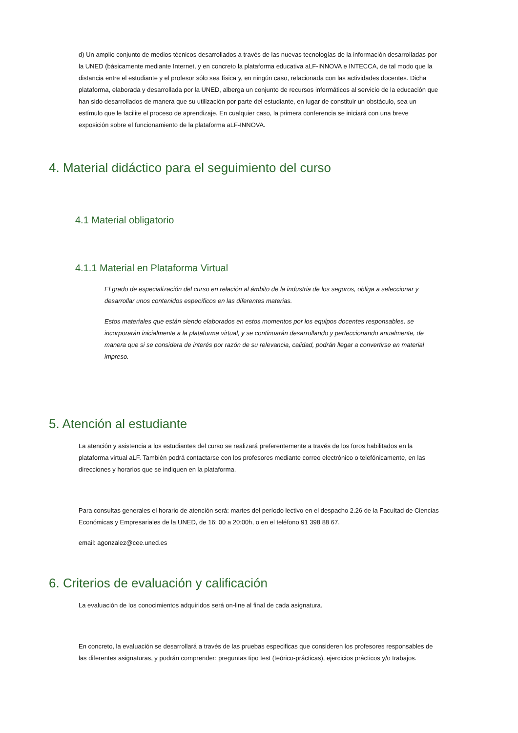d) Un amplio conjunto de medios técnicos desarrollados a través de las nuevas tecnologías de la información desarrolladas por la UNED (básicamente mediante Internet, y en concreto la plataforma educativa aLF-INNOVA e INTECCA, de tal modo que la distancia entre el estudiante y el profesor sólo sea física y, en ningún caso, relacionada con las actividades docentes. Dicha plataforma, elaborada y desarrollada por la UNED, alberga un conjunto de recursos informáticos al servicio de la educación que han sido desarrollados de manera que su utilización por parte del estudiante, en lugar de constituir un obstáculo, sea un estímulo que le facilite el proceso de aprendizaje. En cualquier caso, la primera conferencia se iniciará con una breve exposición sobre el funcionamiento de la plataforma aLF-INNOVA.
4. Material didáctico para el seguimiento del curso
4.1 Material obligatorio
4.1.1 Material en Plataforma Virtual
El grado de especialización del curso en relación al ámbito de la industria de los seguros, obliga a seleccionar y desarrollar unos contenidos específicos en las diferentes materias.
Estos materiales que están siendo elaborados en estos momentos por los equipos docentes responsables, se incorporarán inicialmente a la plataforma virtual, y se continuarán desarrollando y perfeccionando anualmente, de manera que si se considera de interés por razón de su relevancia, calidad, podrán llegar a convertirse en material impreso.
5. Atención al estudiante
La atención y asistencia a los estudiantes del curso se realizará preferentemente a través de los foros habilitados en la plataforma virtual aLF. También podrá contactarse con los profesores mediante correo electrónico o telefónicamente, en las direcciones y horarios que se indiquen en la plataforma.
Para consultas generales el horario de atención será: martes del período lectivo en el despacho 2.26 de la Facultad de Ciencias Económicas y Empresariales de la UNED, de 16: 00 a 20:00h, o en el teléfono 91 398 88 67.
email: agonzalez@cee.uned.es
6. Criterios de evaluación y calificación
La evaluación de los conocimientos adquiridos será on-line al final de cada asignatura.
En concreto, la evaluación se desarrollará a través de las pruebas especificas que consideren los profesores responsables de las diferentes asignaturas, y podrán comprender: preguntas tipo test (teórico-prácticas), ejercicios prácticos y/o trabajos.